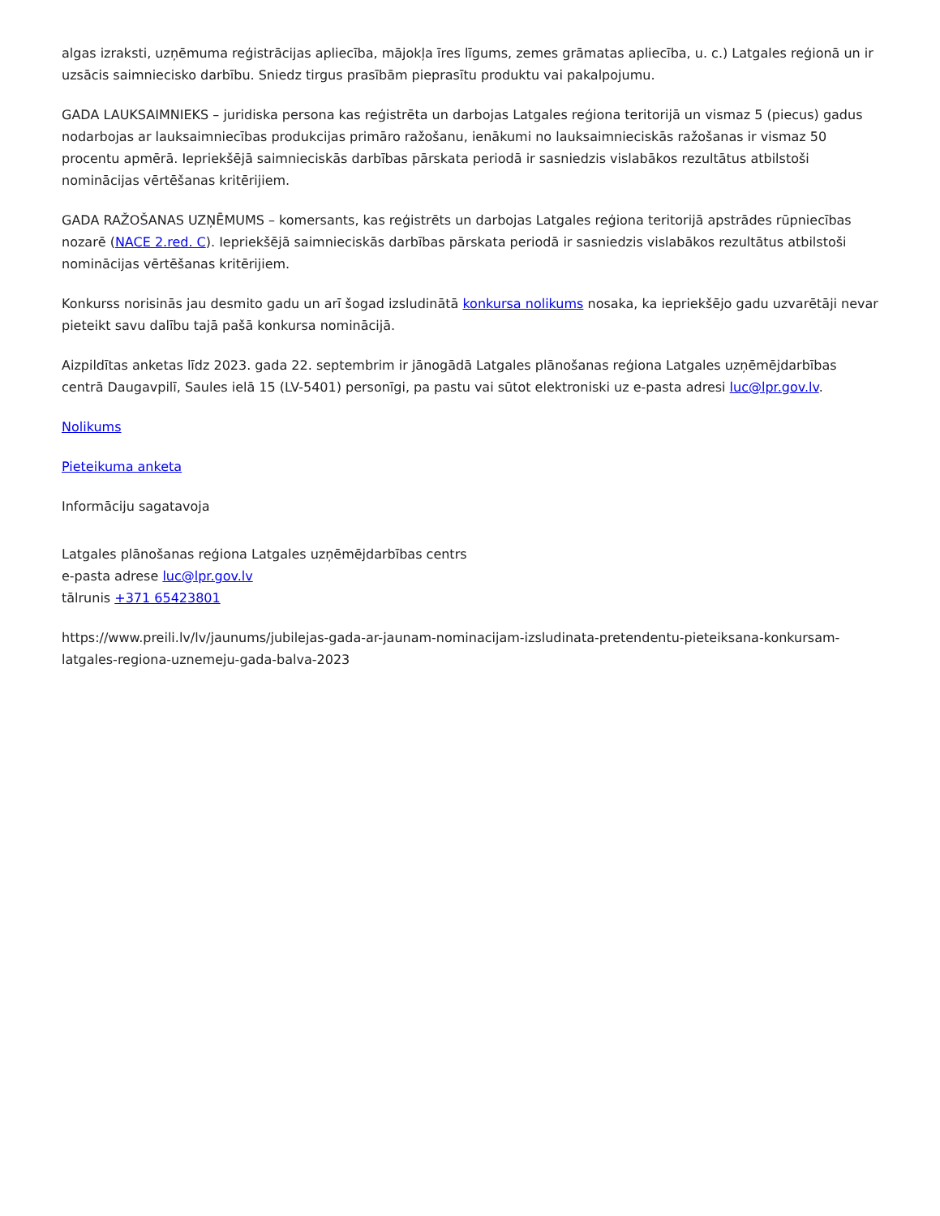algas izraksti, uzņēmuma reģistrācijas apliecība, mājokļa īres līgums, zemes grāmatas apliecība, u. c.) Latgales reģionā un ir uzsācis saimniecisko darbību. Sniedz tirgus prasībām pieprasītu produktu vai pakalpojumu.
GADA LAUKSAIMNIEKS – juridiska persona kas reģistrēta un darbojas Latgales reģiona teritorijā un vismaz 5 (piecus) gadus nodarbojas ar lauksaimniecības produkcijas primāro ražošanu, ienākumi no lauksaimnieciskās ražošanas ir vismaz 50 procentu apmērā. Iepriekšējā saimnieciskās darbības pārskata periodā ir sasniedzis vislabākos rezultātus atbilstoši nominācijas vērtēšanas kritērijiem.
GADA RAŽOŠANAS UZŅĒMUMS – komersants, kas reģistrēts un darbojas Latgales reģiona teritorijā apstrādes rūpniecības nozarē (NACE 2.red. C). Iepriekšējā saimnieciskās darbības pārskata periodā ir sasniedzis vislabākos rezultātus atbilstoši nominācijas vērtēšanas kritērijiem.
Konkurss norisinās jau desmito gadu un arī šogad izsludinātā konkursa nolikums nosaka, ka iepriekšējo gadu uzvarētāji nevar pieteikt savu dalību tajā pašā konkursa nominācijā.
Aizpildītas anketas līdz 2023. gada 22. septembrim ir jānogādā Latgales plānošanas reģiona Latgales uzņēmējdarbības centrā Daugavpilī, Saules ielā 15 (LV-5401) personīgi, pa pastu vai sūtot elektroniski uz e-pasta adresi luc@lpr.gov.lv.
Nolikums
Pieteikuma anketa
Informāciju sagatavoja
Latgales plānošanas reģiona Latgales uzņēmējdarbības centrs
e-pasta adrese luc@lpr.gov.lv
tālrunis +371 65423801
https://www.preili.lv/lv/jaunums/jubilejas-gada-ar-jaunam-nominacijam-izsludinata-pretendentu-pieteiksana-konkursam-latgales-regiona-uznemeju-gada-balva-2023